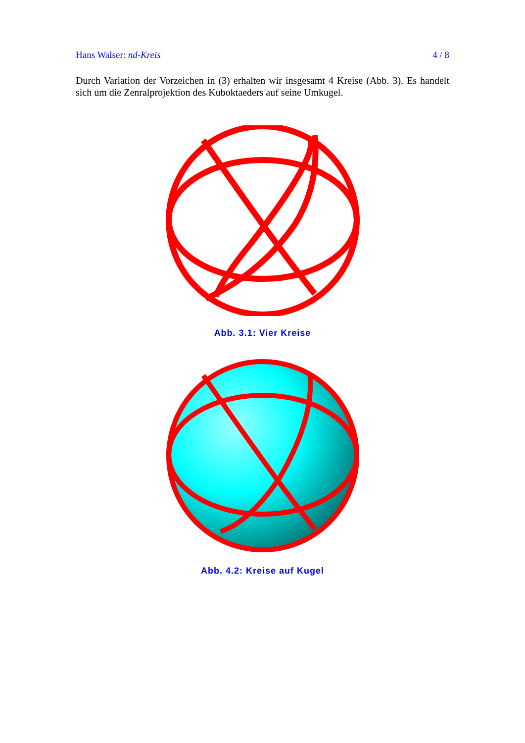Hans Walser: nd-Kreis 4 / 8
Durch Variation der Vorzeichen in (3) erhalten wir insgesamt 4 Kreise (Abb. 3). Es handelt sich um die Zenralprojektion des Kuboktaeders auf seine Umkugel.
Abb. 3.1: Vier Kreise
Abb. 4.2: Kreise auf Kugel